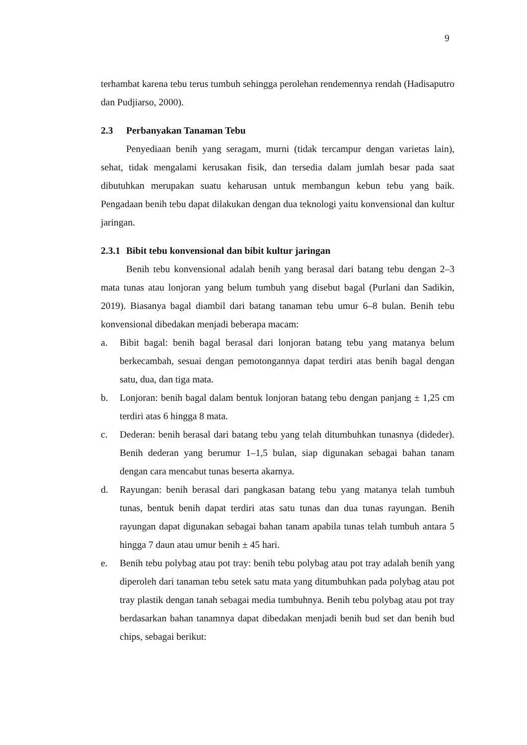9
terhambat karena tebu terus tumbuh sehingga perolehan rendemennya rendah (Hadisaputro dan Pudjiarso, 2000).
2.3 Perbanyakan Tanaman Tebu
Penyediaan benih yang seragam, murni (tidak tercampur dengan varietas lain), sehat, tidak mengalami kerusakan fisik, dan tersedia dalam jumlah besar pada saat dibutuhkan merupakan suatu keharusan untuk membangun kebun tebu yang baik. Pengadaan benih tebu dapat dilakukan dengan dua teknologi yaitu konvensional dan kultur jaringan.
2.3.1 Bibit tebu konvensional dan bibit kultur jaringan
Benih tebu konvensional adalah benih yang berasal dari batang tebu dengan 2–3 mata tunas atau lonjoran yang belum tumbuh yang disebut bagal (Purlani dan Sadikin, 2019). Biasanya bagal diambil dari batang tanaman tebu umur 6–8 bulan. Benih tebu konvensional dibedakan menjadi beberapa macam:
a. Bibit bagal: benih bagal berasal dari lonjoran batang tebu yang matanya belum berkecambah, sesuai dengan pemotongannya dapat terdiri atas benih bagal dengan satu, dua, dan tiga mata.
b. Lonjoran: benih bagal dalam bentuk lonjoran batang tebu dengan panjang ± 1,25 cm terdiri atas 6 hingga 8 mata.
c. Dederan: benih berasal dari batang tebu yang telah ditumbuhkan tunasnya (dideder). Benih dederan yang berumur 1–1,5 bulan, siap digunakan sebagai bahan tanam dengan cara mencabut tunas beserta akarnya.
d. Rayungan: benih berasal dari pangkasan batang tebu yang matanya telah tumbuh tunas, bentuk benih dapat terdiri atas satu tunas dan dua tunas rayungan. Benih rayungan dapat digunakan sebagai bahan tanam apabila tunas telah tumbuh antara 5 hingga 7 daun atau umur benih ± 45 hari.
e. Benih tebu polybag atau pot tray: benih tebu polybag atau pot tray adalah benih yang diperoleh dari tanaman tebu setek satu mata yang ditumbuhkan pada polybag atau pot tray plastik dengan tanah sebagai media tumbuhnya. Benih tebu polybag atau pot tray berdasarkan bahan tanamnya dapat dibedakan menjadi benih bud set dan benih bud chips, sebagai berikut: